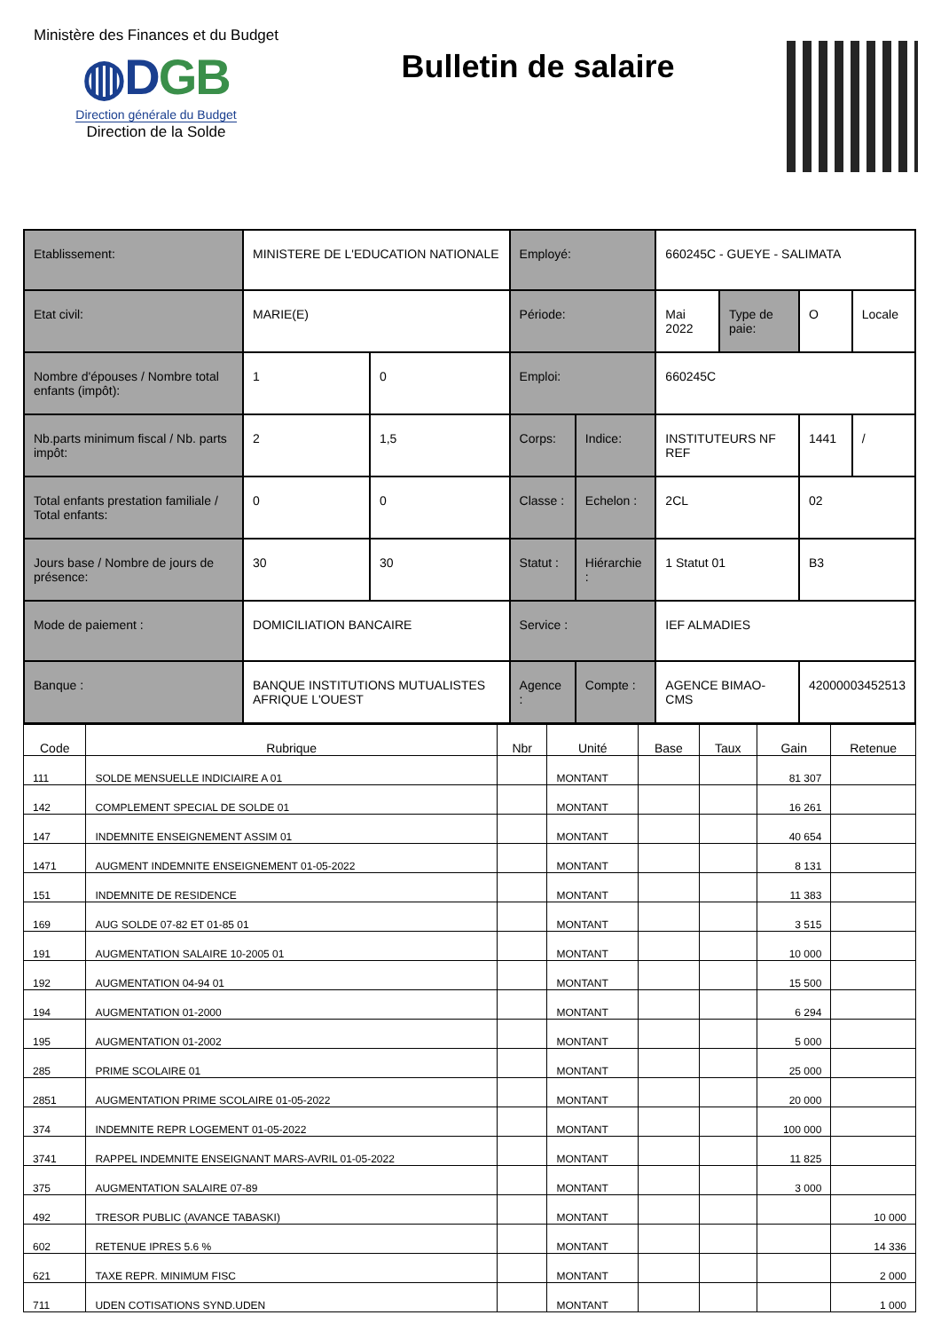Ministère des Finances et du Budget
◍DGB
Direction générale du Budget
Direction de la Solde
Bulletin de salaire
| Etablissement: | MINISTERE DE L'EDUCATION NATIONALE | | Employé: | | 660245C - GUEYE - SALIMATA | | | |
| Etat civil: | MARIE(E) | | Période: | | Mai 2022 | Type de paie: | O | Locale |
| Nombre d'épouses / Nombre total enfants (impôt): | 1 | 0 | Emploi: | | 660245C | | | |
| Nb.parts minimum fiscal / Nb. parts impôt: | 2 | 1,5 | Corps: | Indice: | INSTITUTEURS NF REF | | 1441 | / |
| Total enfants prestation familiale / Total enfants: | 0 | 0 | Classe : | Echelon : | 2CL | | 02 | |
| Jours base / Nombre de jours de présence: | 30 | 30 | Statut : | Hiérarchie : | 1 Statut 01 | | B3 | |
| Mode de paiement : | DOMICILIATION BANCAIRE | | Service : | | IEF ALMADIES | | | |
| Banque : | BANQUE INSTITUTIONS MUTUALISTES AFRIQUE L'OUEST | | Agence : | Compte : | AGENCE BIMAO-CMS | | 42000003452513 | |
| Code | Rubrique | Nbr | Unité | Base | Taux | Gain | Retenue |
| --- | --- | --- | --- | --- | --- | --- | --- |
| 111 | SOLDE MENSUELLE INDICIAIRE A 01 | | MONTANT | | | 81 307 | |
| 142 | COMPLEMENT SPECIAL DE SOLDE 01 | | MONTANT | | | 16 261 | |
| 147 | INDEMNITE ENSEIGNEMENT ASSIM 01 | | MONTANT | | | 40 654 | |
| 1471 | AUGMENT INDEMNITE ENSEIGNEMENT 01-05-2022 | | MONTANT | | | 8 131 | |
| 151 | INDEMNITE DE RESIDENCE | | MONTANT | | | 11 383 | |
| 169 | AUG SOLDE 07-82 ET 01-85 01 | | MONTANT | | | 3 515 | |
| 191 | AUGMENTATION SALAIRE 10-2005 01 | | MONTANT | | | 10 000 | |
| 192 | AUGMENTATION 04-94 01 | | MONTANT | | | 15 500 | |
| 194 | AUGMENTATION 01-2000 | | MONTANT | | | 6 294 | |
| 195 | AUGMENTATION 01-2002 | | MONTANT | | | 5 000 | |
| 285 | PRIME SCOLAIRE 01 | | MONTANT | | | 25 000 | |
| 2851 | AUGMENTATION PRIME SCOLAIRE 01-05-2022 | | MONTANT | | | 20 000 | |
| 374 | INDEMNITE REPR LOGEMENT 01-05-2022 | | MONTANT | | | 100 000 | |
| 3741 | RAPPEL INDEMNITE ENSEIGNANT MARS-AVRIL 01-05-2022 | | MONTANT | | | 11 825 | |
| 375 | AUGMENTATION SALAIRE 07-89 | | MONTANT | | | 3 000 | |
| 492 | TRESOR PUBLIC (AVANCE TABASKI) | | MONTANT | | | | 10 000 |
| 602 | RETENUE IPRES 5.6 % | | MONTANT | | | | 14 336 |
| 621 | TAXE REPR. MINIMUM FISC | | MONTANT | | | | 2 000 |
| 711 | UDEN COTISATIONS SYND.UDEN | | MONTANT | | | | 1 000 |